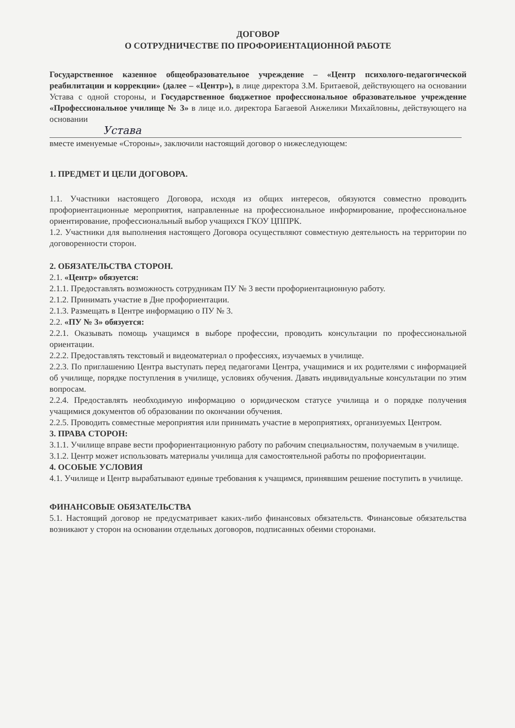ДОГОВОР
О СОТРУДНИЧЕСТВЕ ПО ПРОФОРИЕНТАЦИОННОЙ РАБОТЕ
Государственное казенное общеобразовательное учреждение – «Центр психолого-педагогической реабилитации и коррекции» (далее – «Центр»), в лице директора З.М. Бритаевой, действующего на основании Устава с одной стороны, и Государственное бюджетное профессиональное образовательное учреждение «Профессиональное училище № 3» в лице и.о. директора Багаевой Анжелики Михайловны, действующего на основании
Устава
вместе именуемые «Стороны», заключили настоящий договор о нижеследующем:
1. ПРЕДМЕТ И ЦЕЛИ ДОГОВОРА.
1.1. Участники настоящего Договора, исходя из общих интересов, обязуются совместно проводить профориентационные мероприятия, направленные на профессиональное информирование, профессиональное ориентирование, профессиональный выбор учащихся ГКОУ ЦППРК.
1.2. Участники для выполнения настоящего Договора осуществляют совместную деятельность на территории по договоренности сторон.
2. ОБЯЗАТЕЛЬСТВА СТОРОН.
2.1. «Центр» обязуется:
2.1.1. Предоставлять возможность сотрудникам ПУ № 3 вести профориентационную работу.
2.1.2. Принимать участие в Дне профориентации.
2.1.3. Размещать в Центре информацию о ПУ № 3.
2.2. «ПУ № 3» обязуется:
2.2.1. Оказывать помощь учащимся в выборе профессии, проводить консультации по профессиональной ориентации.
2.2.2. Предоставлять текстовый и видеоматериал о профессиях, изучаемых в училище.
2.2.3. По приглашению Центра выступать перед педагогами Центра, учащимися и их родителями с информацией об училище, порядке поступления в училище, условиях обучения. Давать индивидуальные консультации по этим вопросам.
2.2.4. Предоставлять необходимую информацию о юридическом статусе училища и о порядке получения учащимися документов об образовании по окончании обучения.
2.2.5. Проводить совместные мероприятия или принимать участие в мероприятиях, организуемых Центром.
3. ПРАВА СТОРОН:
3.1.1. Училище вправе вести профориентационную работу по рабочим специальностям, получаемым в училище.
3.1.2. Центр может использовать материалы училища для самостоятельной работы по профориентации.
4. ОСОБЫЕ УСЛОВИЯ
4.1. Училище и Центр вырабатывают единые требования к учащимся, принявшим решение поступить в училище.
ФИНАНСОВЫЕ ОБЯЗАТЕЛЬСТВА
5.1. Настоящий договор не предусматривает каких-либо финансовых обязательств. Финансовые обязательства возникают у сторон на основании отдельных договоров, подписанных обеими сторонами.